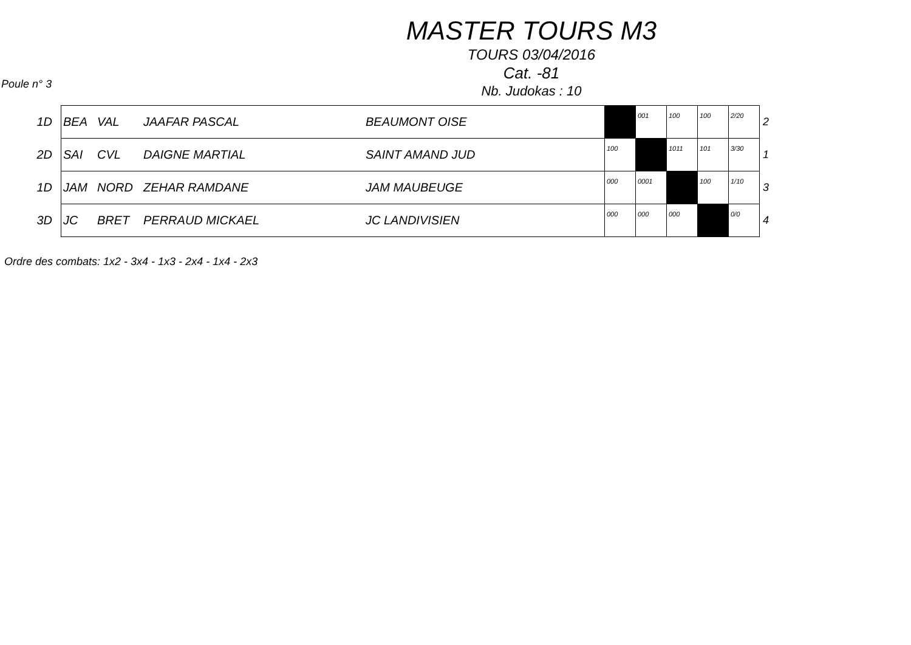MASTER TOURS M3
TOURS 03/04/2016
Cat. -81
Nb. Judokas : 10
Poule n° 3
| 1D | BEA | VAL | JAAFAR PASCAL | BEAUMONT OISE | | 001 | 100 | 100 | 2/20 | 2 |
| 2D | SAI | CVL | DAIGNE MARTIAL | SAINT AMAND JUD | 100 | | 1011 | 101 | 3/30 | 1 |
| 1D | JAM | NORD | ZEHAR RAMDANE | JAM MAUBEUGE | 000 | 0001 | | 100 | 1/10 | 3 |
| 3D | JC | BRET | PERRAUD MICKAEL | JC LANDIVISIEN | 000 | 000 | 000 | | 0/0 | 4 |
Ordre des combats: 1x2 - 3x4 - 1x3 - 2x4 - 1x4 - 2x3